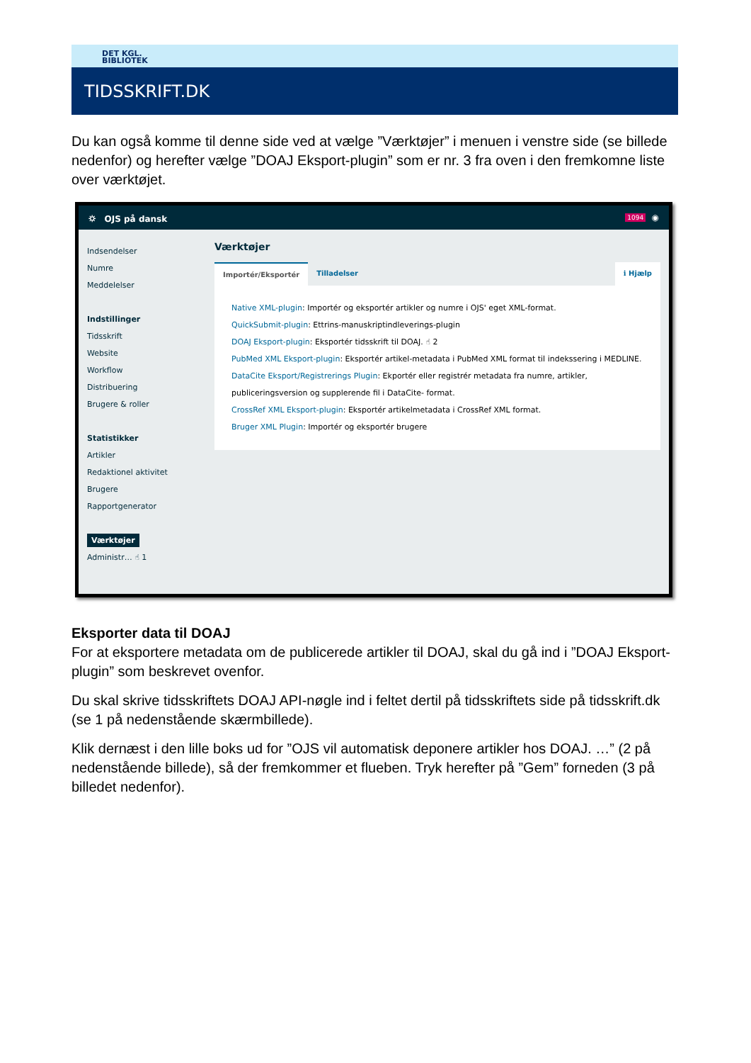DET KGL.
BIBLIOTEK
TIDSSKRIFT.DK
Du kan også komme til denne side ved at vælge ”Værktøjer” i menuen i venstre side (se billede nedenfor) og herefter vælge ”DOAJ Eksport-plugin” som er nr. 3 fra oven i den fremkomne liste over værktøjet.
⛭ OJS på dansk 1094 ◉
Indsendelser
Numre
Meddelelser
Indstillinger
Tidsskrift
Website
Workflow
Distribuering
Brugere & roller
Statistikker
Artikler
Redaktionel aktivitet
Brugere
Rapportgenerator
Værktøjer
Administr… ☝ 1
Værktøjer
Importér/Eksportér Tilladelser ℹ Hjælp
Native XML-plugin: Importér og eksportér artikler og numre i OJS' eget XML-format.
QuickSubmit-plugin: Ettrins-manuskriptindleverings-plugin
DOAJ Eksport-plugin: Eksportér tidsskrift til DOAJ. ☝ 2
PubMed XML Eksport-plugin: Eksportér artikel-metadata i PubMed XML format til indekssering i MEDLINE.
DataCite Eksport/Registrerings Plugin: Ekportér eller registrér metadata fra numre, artikler, publiceringsversion og supplerende fil i DataCite- format.
CrossRef XML Eksport-plugin: Eksportér artikelmetadata i CrossRef XML format.
Bruger XML Plugin: Importér og eksportér brugere
Eksporter data til DOAJ
For at eksportere metadata om de publicerede artikler til DOAJ, skal du gå ind i ”DOAJ Eksport-plugin” som beskrevet ovenfor.
Du skal skrive tidsskriftets DOAJ API-nøgle ind i feltet dertil på tidsskriftets side på tidsskrift.dk (se 1 på nedenstående skærmbillede).
Klik dernæst i den lille boks ud for ”OJS vil automatisk deponere artikler hos DOAJ. …” (2 på nedenstående billede), så der fremkommer et flueben. Tryk herefter på ”Gem” forneden (3 på billedet nedenfor).